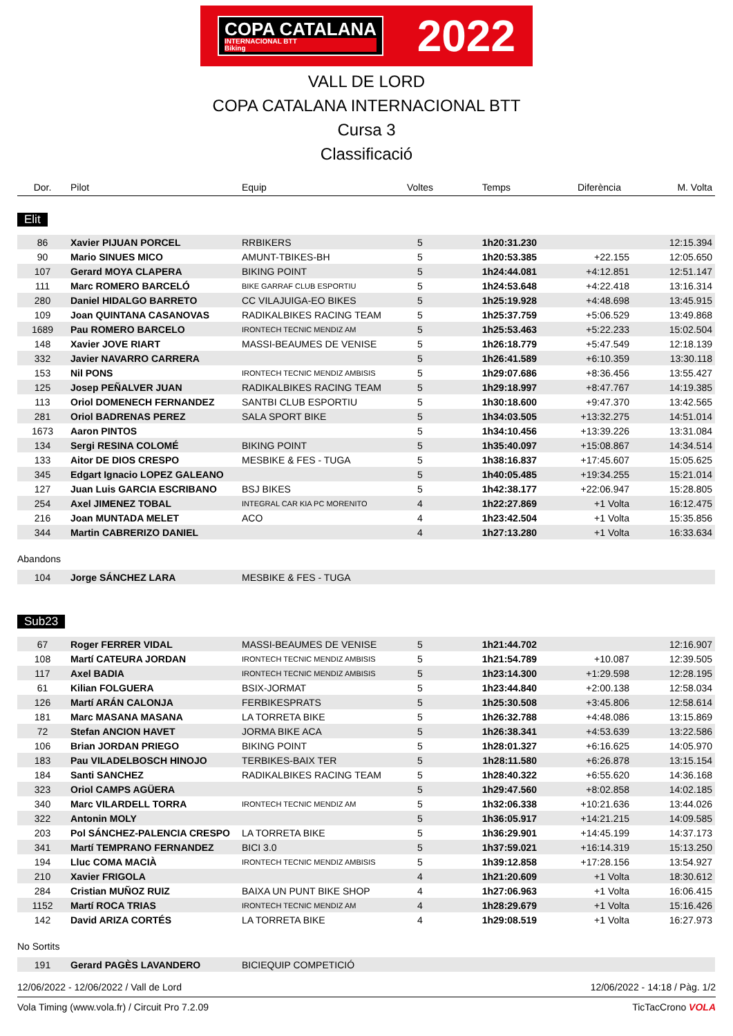COPA CATALANA
INTERNACIONAL BTT
Biking
2022
VALL DE LORD
COPA CATALANA INTERNACIONAL BTT
Cursa 3
Classificació
| Dor. | Pilot | Equip | Voltes | Temps | Diferència | M. Volta |
| --- | --- | --- | --- | --- | --- | --- |
Elit
| 86 | Xavier PIJUAN PORCEL | RRBIKERS | 5 | 1h20:31.230 | | 12:15.394 |
| 90 | Mario SINUES MICO | AMUNT-TBIKES-BH | 5 | 1h20:53.385 | +22.155 | 12:05.650 |
| 107 | Gerard MOYA CLAPERA | BIKING POINT | 5 | 1h24:44.081 | +4:12.851 | 12:51.147 |
| 111 | Marc ROMERO BARCELÓ | BIKE GARRAF CLUB ESPORTIU | 5 | 1h24:53.648 | +4:22.418 | 13:16.314 |
| 280 | Daniel HIDALGO BARRETO | CC VILAJUIGA-EO BIKES | 5 | 1h25:19.928 | +4:48.698 | 13:45.915 |
| 109 | Joan QUINTANA CASANOVAS | RADIKALBIKES RACING TEAM | 5 | 1h25:37.759 | +5:06.529 | 13:49.868 |
| 1689 | Pau ROMERO BARCELO | IRONTECH TECNIC MENDIZ AM | 5 | 1h25:53.463 | +5:22.233 | 15:02.504 |
| 148 | Xavier JOVE RIART | MASSI-BEAUMES DE VENISE | 5 | 1h26:18.779 | +5:47.549 | 12:18.139 |
| 332 | Javier NAVARRO CARRERA | | 5 | 1h26:41.589 | +6:10.359 | 13:30.118 |
| 153 | Nil PONS | IRONTECH TECNIC MENDIZ AMBISIS | 5 | 1h29:07.686 | +8:36.456 | 13:55.427 |
| 125 | Josep PEÑALVER JUAN | RADIKALBIKES RACING TEAM | 5 | 1h29:18.997 | +8:47.767 | 14:19.385 |
| 113 | Oriol DOMENECH FERNANDEZ | SANTBI CLUB ESPORTIU | 5 | 1h30:18.600 | +9:47.370 | 13:42.565 |
| 281 | Oriol BADRENAS PEREZ | SALA SPORT BIKE | 5 | 1h34:03.505 | +13:32.275 | 14:51.014 |
| 1673 | Aaron PINTOS | | 5 | 1h34:10.456 | +13:39.226 | 13:31.084 |
| 134 | Sergi RESINA COLOMÉ | BIKING POINT | 5 | 1h35:40.097 | +15:08.867 | 14:34.514 |
| 133 | Aitor DE DIOS CRESPO | MESBIKE & FES - TUGA | 5 | 1h38:16.837 | +17:45.607 | 15:05.625 |
| 345 | Edgart Ignacio LOPEZ GALEANO | | 5 | 1h40:05.485 | +19:34.255 | 15:21.014 |
| 127 | Juan Luis GARCIA ESCRIBANO | BSJ BIKES | 5 | 1h42:38.177 | +22:06.947 | 15:28.805 |
| 254 | Axel JIMENEZ TOBAL | INTEGRAL CAR KIA PC MORENITO | 4 | 1h22:27.869 | +1 Volta | 16:12.475 |
| 216 | Joan MUNTADA MELET | ACO | 4 | 1h23:42.504 | +1 Volta | 15:35.856 |
| 344 | Martin CABRERIZO DANIEL | | 4 | 1h27:13.280 | +1 Volta | 16:33.634 |
Abandons
| 104 | Jorge SÁNCHEZ LARA | MESBIKE & FES - TUGA |
Sub23
| 67 | Roger FERRER VIDAL | MASSI-BEAUMES DE VENISE | 5 | 1h21:44.702 | | 12:16.907 |
| 108 | Martí CATEURA JORDAN | IRONTECH TECNIC MENDIZ AMBISIS | 5 | 1h21:54.789 | +10.087 | 12:39.505 |
| 117 | Axel BADIA | IRONTECH TECNIC MENDIZ AMBISIS | 5 | 1h23:14.300 | +1:29.598 | 12:28.195 |
| 61 | Kilian FOLGUERA | BSIX-JORMAT | 5 | 1h23:44.840 | +2:00.138 | 12:58.034 |
| 126 | Martí ARÁN CALONJA | FERBIKESPRATS | 5 | 1h25:30.508 | +3:45.806 | 12:58.614 |
| 181 | Marc MASANA MASANA | LA TORRETA BIKE | 5 | 1h26:32.788 | +4:48.086 | 13:15.869 |
| 72 | Stefan ANCION HAVET | JORMA BIKE ACA | 5 | 1h26:38.341 | +4:53.639 | 13:22.586 |
| 106 | Brian JORDAN PRIEGO | BIKING POINT | 5 | 1h28:01.327 | +6:16.625 | 14:05.970 |
| 183 | Pau VILADELBOSCH HINOJO | TERBIKES-BAIX TER | 5 | 1h28:11.580 | +6:26.878 | 13:15.154 |
| 184 | Santi SANCHEZ | RADIKALBIKES RACING TEAM | 5 | 1h28:40.322 | +6:55.620 | 14:36.168 |
| 323 | Oriol CAMPS AGÜERA | | 5 | 1h29:47.560 | +8:02.858 | 14:02.185 |
| 340 | Marc VILARDELL TORRA | IRONTECH TECNIC MENDIZ AM | 5 | 1h32:06.338 | +10:21.636 | 13:44.026 |
| 322 | Antonin MOLY | | 5 | 1h36:05.917 | +14:21.215 | 14:09.585 |
| 203 | Pol SÁNCHEZ-PALENCIA CRESPO | LA TORRETA BIKE | 5 | 1h36:29.901 | +14:45.199 | 14:37.173 |
| 341 | Martí TEMPRANO FERNANDEZ | BICI 3.0 | 5 | 1h37:59.021 | +16:14.319 | 15:13.250 |
| 194 | Lluc COMA MACIÀ | IRONTECH TECNIC MENDIZ AMBISIS | 5 | 1h39:12.858 | +17:28.156 | 13:54.927 |
| 210 | Xavier FRIGOLA | | 4 | 1h21:20.609 | +1 Volta | 18:30.612 |
| 284 | Cristian MUÑOZ RUIZ | BAIXA UN PUNT BIKE SHOP | 4 | 1h27:06.963 | +1 Volta | 16:06.415 |
| 1152 | Martí ROCA TRIAS | IRONTECH TECNIC MENDIZ AM | 4 | 1h28:29.679 | +1 Volta | 15:16.426 |
| 142 | David ARIZA CORTÉS | LA TORRETA BIKE | 4 | 1h29:08.519 | +1 Volta | 16:27.973 |
No Sortits
| 191 | Gerard PAGÈS LAVANDERO | BICIEQUIP COMPETICIÓ |
12/06/2022 - 12/06/2022 / Vall de Lord 12/06/2022 - 14:18 / Pàg. 1/2
Vola Timing (www.vola.fr) / Circuit Pro 7.2.09 TicTacCrono VOLA